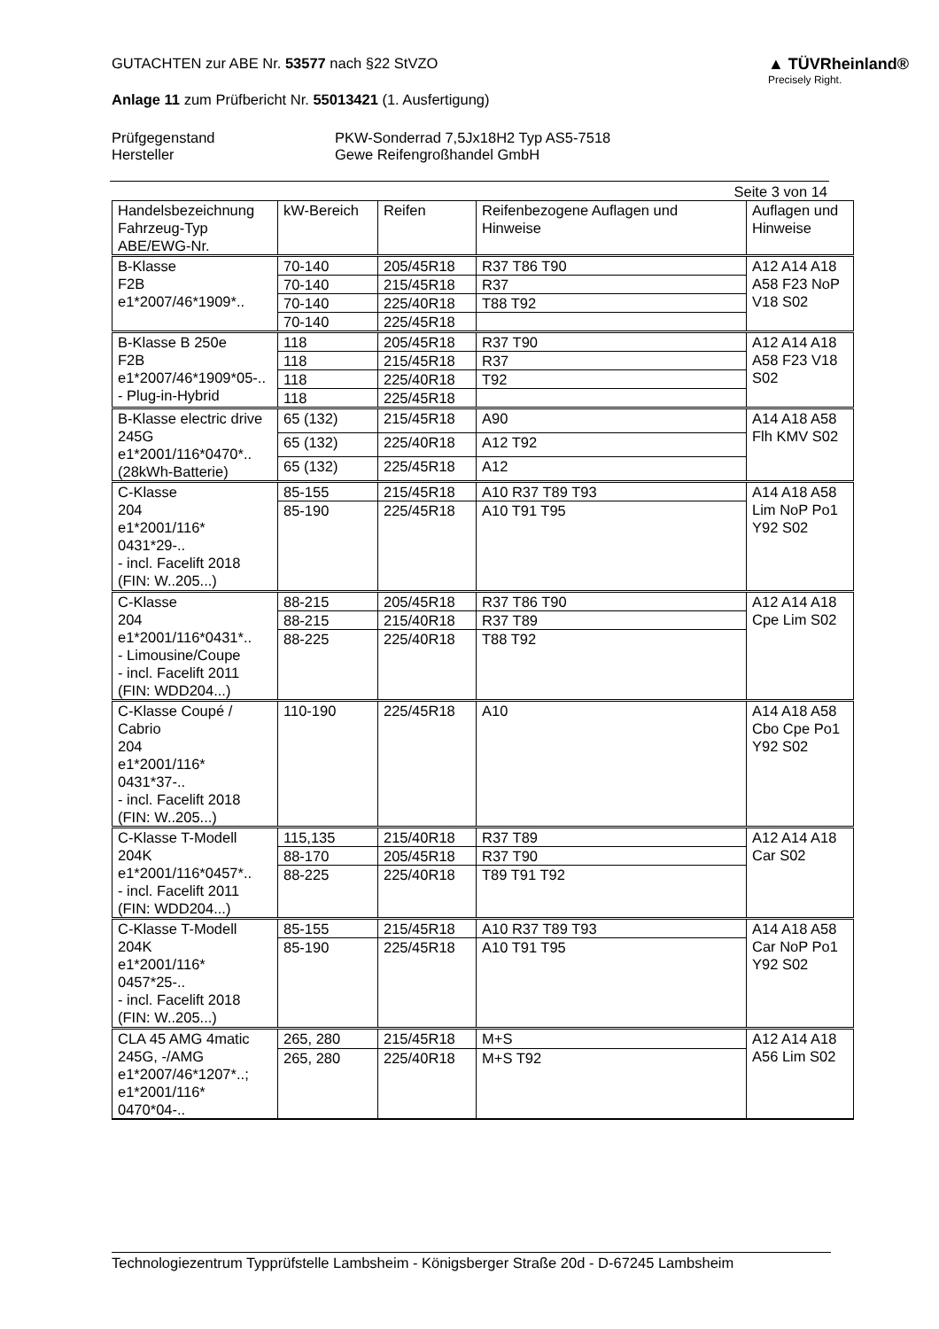GUTACHTEN zur ABE Nr. 53577 nach §22 StVZO
Anlage 11 zum Prüfbericht Nr. 55013421 (1. Ausfertigung)
▲ TÜVRheinland®
Precisely Right.
Prüfgegenstand PKW-Sonderrad 7,5Jx18H2 Typ AS5-7518 Hersteller Gewe Reifengroßhandel GmbH
Seite 3 von 14
| Handelsbezeichnung Fahrzeug-Typ ABE/EWG-Nr. | kW-Bereich | Reifen | Reifenbezogene Auflagen und Hinweise | Auflagen und Hinweise |
| --- | --- | --- | --- | --- |
| B-Klasse F2B e1*2007/46*1909*.. | 70-140 | 205/45R18 | R37 T86 T90 | A12 A14 A18 A58 F23 NoP V18 S02 |
| | 70-140 | 215/45R18 | R37 | |
| | 70-140 | 225/40R18 | T88 T92 | |
| | 70-140 | 225/45R18 | | |
| B-Klasse B 250e F2B e1*2007/46*1909*05-.. - Plug-in-Hybrid | 118 | 205/45R18 | R37 T90 | A12 A14 A18 A58 F23 V18 S02 |
| | 118 | 215/45R18 | R37 | |
| | 118 | 225/40R18 | T92 | |
| | 118 | 225/45R18 | | |
| B-Klasse electric drive 245G e1*2001/116*0470*.. (28kWh-Batterie) | 65 (132) | 215/45R18 | A90 | A14 A18 A58 Flh KMV S02 |
| | 65 (132) | 225/40R18 | A12 T92 | |
| | 65 (132) | 225/45R18 | A12 | |
| C-Klasse 204 e1*2001/116* 0431*29-.. - incl. Facelift 2018 (FIN: W..205...) | 85-155 | 215/45R18 | A10 R37 T89 T93 | A14 A18 A58 Lim NoP Po1 Y92 S02 |
| | 85-190 | 225/45R18 | A10 T91 T95 | |
| C-Klasse 204 e1*2001/116*0431*.. - Limousine/Coupe - incl. Facelift 2011 (FIN: WDD204...) | 88-215 | 205/45R18 | R37 T86 T90 | A12 A14 A18 Cpe Lim S02 |
| | 88-215 | 215/40R18 | R37 T89 | |
| | 88-225 | 225/40R18 | T88 T92 | |
| C-Klasse Coupé / Cabrio 204 e1*2001/116* 0431*37-.. - incl. Facelift 2018 (FIN: W..205...) | 110-190 | 225/45R18 | A10 | A14 A18 A58 Cbo Cpe Po1 Y92 S02 |
| C-Klasse T-Modell 204K e1*2001/116*0457*.. - incl. Facelift 2011 (FIN: WDD204...) | 115,135 | 215/40R18 | R37 T89 | A12 A14 A18 Car S02 |
| | 88-170 | 205/45R18 | R37 T90 | |
| | 88-225 | 225/40R18 | T89 T91 T92 | |
| C-Klasse T-Modell 204K e1*2001/116* 0457*25-.. - incl. Facelift 2018 (FIN: W..205...) | 85-155 | 215/45R18 | A10 R37 T89 T93 | A14 A18 A58 Car NoP Po1 Y92 S02 |
| | 85-190 | 225/45R18 | A10 T91 T95 | |
| CLA 45 AMG 4matic 245G, -/AMG e1*2007/46*1207*..; e1*2001/116* 0470*04-.. | 265, 280 | 215/45R18 | M+S | A12 A14 A18 A56 Lim S02 |
| | 265, 280 | 225/40R18 | M+S T92 | |
Technologiezentrum Typprüfstelle Lambsheim - Königsberger Straße 20d - D-67245 Lambsheim